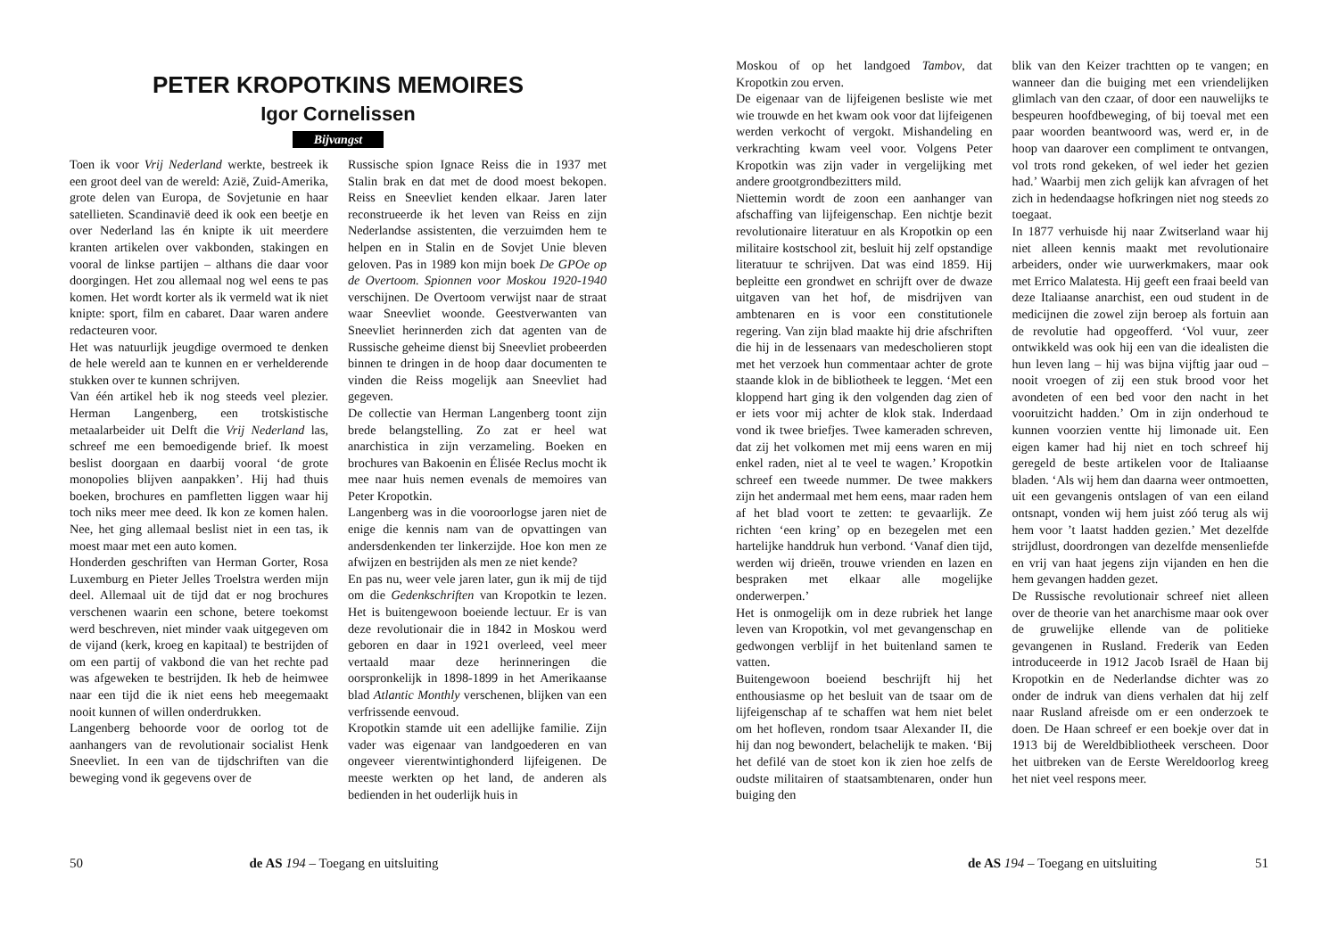PETER KROPOTKINS MEMOIRES
Igor Cornelissen
Bijvangst
Toen ik voor Vrij Nederland werkte, bestreek ik een groot deel van de wereld: Azië, Zuid-Amerika, grote delen van Europa, de Sovjetunie en haar satellieten. Scandinavië deed ik ook een beetje en over Nederland las én knipte ik uit meerdere kranten artikelen over vakbonden, stakingen en vooral de linkse partijen – althans die daar voor doorgingen. Het zou allemaal nog wel eens te pas komen. Het wordt korter als ik vermeld wat ik niet knipte: sport, film en cabaret. Daar waren andere redacteuren voor.
Het was natuurlijk jeugdige overmoed te denken de hele wereld aan te kunnen en er verhelderende stukken over te kunnen schrijven.
Van één artikel heb ik nog steeds veel plezier. Herman Langenberg, een trotskistische metaalarbeider uit Delft die Vrij Nederland las, schreef me een bemoedigende brief. Ik moest beslist doorgaan en daarbij vooral ‘de grote monopolies blijven aanpakken’. Hij had thuis boeken, brochures en pamfletten liggen waar hij toch niks meer mee deed. Ik kon ze komen halen. Nee, het ging allemaal beslist niet in een tas, ik moest maar met een auto komen.
Honderden geschriften van Herman Gorter, Rosa Luxemburg en Pieter Jelles Troelstra werden mijn deel. Allemaal uit de tijd dat er nog brochures verschenen waarin een schone, betere toekomst werd beschreven, niet minder vaak uitgegeven om de vijand (kerk, kroeg en kapitaal) te bestrijden of om een partij of vakbond die van het rechte pad was afgeweken te bestrijden. Ik heb de heimwee naar een tijd die ik niet eens heb meegemaakt nooit kunnen of willen onderdrukken.
Langenberg behoorde voor de oorlog tot de aanhangers van de revolutionair socialist Henk Sneevliet. In een van de tijdschriften van die beweging vond ik gegevens over de
Russische spion Ignace Reiss die in 1937 met Stalin brak en dat met de dood moest bekopen. Reiss en Sneevliet kenden elkaar. Jaren later reconstrueerde ik het leven van Reiss en zijn Nederlandse assistenten, die verzuimden hem te helpen en in Stalin en de Sovjet Unie bleven geloven. Pas in 1989 kon mijn boek De GPOe op de Overtoom. Spionnen voor Moskou 1920-1940 verschijnen. De Overtoom verwijst naar de straat waar Sneevliet woonde. Geestverwanten van Sneevliet herinnerden zich dat agenten van de Russische geheime dienst bij Sneevliet probeerden binnen te dringen in de hoop daar documenten te vinden die Reiss mogelijk aan Sneevliet had gegeven.
De collectie van Herman Langenberg toont zijn brede belangstelling. Zo zat er heel wat anarchistica in zijn verzameling. Boeken en brochures van Bakoenin en Élisée Reclus mocht ik mee naar huis nemen evenals de memoires van Peter Kropotkin.
Langenberg was in die vooroorlogse jaren niet de enige die kennis nam van de opvattingen van andersdenkenden ter linkerzijde. Hoe kon men ze afwijzen en bestrijden als men ze niet kende?
En pas nu, weer vele jaren later, gun ik mij de tijd om die Gedenkschriften van Kropotkin te lezen. Het is buitengewoon boeiende lectuur. Er is van deze revolutionair die in 1842 in Moskou werd geboren en daar in 1921 overleed, veel meer vertaald maar deze herinneringen die oorspronkelijk in 1898-1899 in het Amerikaanse blad Atlantic Monthly verschenen, blijken van een verfrissende eenvoud.
Kropotkin stamde uit een adellijke familie. Zijn vader was eigenaar van landgoederen en van ongeveer vierentwintighonderd lijfeigenen. De meeste werkten op het land, de anderen als bedienden in het ouderlijk huis in
50 de AS 194 – Toegang en uitsluiting
Moskou of op het landgoed Tambov, dat Kropotkin zou erven.
De eigenaar van de lijfeigenen besliste wie met wie trouwde en het kwam ook voor dat lijfeigenen werden verkocht of vergokt. Mishandeling en verkrachting kwam veel voor. Volgens Peter Kropotkin was zijn vader in vergelijking met andere grootgrondbezitters mild.
Niettemin wordt de zoon een aanhanger van afschaffing van lijfeigenschap. Een nichtje bezit revolutionaire literatuur en als Kropotkin op een militaire kostschool zit, besluit hij zelf opstandige literatuur te schrijven. Dat was eind 1859. Hij bepleitte een grondwet en schrijft over de dwaze uitgaven van het hof, de misdrijven van ambtenaren en is voor een constitutionele regering. Van zijn blad maakte hij drie afschriften die hij in de lessenaars van medescholieren stopt met het verzoek hun commentaar achter de grote staande klok in de bibliotheek te leggen. ‘Met een kloppend hart ging ik den volgenden dag zien of er iets voor mij achter de klok stak. Inderdaad vond ik twee briefjes. Twee kameraden schreven, dat zij het volkomen met mij eens waren en mij enkel raden, niet al te veel te wagen.’ Kropotkin schreef een tweede nummer. De twee makkers zijn het andermaal met hem eens, maar raden hem af het blad voort te zetten: te gevaarlijk. Ze richten ‘een kring’ op en bezegelen met een hartelijke handdruk hun verbond. ‘Vanaf dien tijd, werden wij drieën, trouwe vrienden en lazen en bespraken met elkaar alle mogelijke onderwerpen.’
Het is onmogelijk om in deze rubriek het lange leven van Kropotkin, vol met gevangenschap en gedwongen verblijf in het buitenland samen te vatten.
Buitengewoon boeiend beschrijft hij het enthousiasme op het besluit van de tsaar om de lijfeigenschap af te schaffen wat hem niet belet om het hofleven, rondom tsaar Alexander II, die hij dan nog bewondert, belachelijk te maken. ‘Bij het defilé van de stoet kon ik zien hoe zelfs de oudste militairen of staatsambtenaren, onder hun buiging den
blik van den Keizer trachtten op te vangen; en wanneer dan die buiging met een vriendelijken glimlach van den czaar, of door een nauwelijks te bespeuren hoofdbeweging, of bij toeval met een paar woorden beantwoord was, werd er, in de hoop van daarover een compliment te ontvangen, vol trots rond gekeken, of wel ieder het gezien had.’ Waarbij men zich gelijk kan afvragen of het zich in hedendaagse hofkringen niet nog steeds zo toegaat.
In 1877 verhuisde hij naar Zwitserland waar hij niet alleen kennis maakt met revolutionaire arbeiders, onder wie uurwerkmakers, maar ook met Errico Malatesta. Hij geeft een fraai beeld van deze Italiaanse anarchist, een oud student in de medicijnen die zowel zijn beroep als fortuin aan de revolutie had opgeofferd. ‘Vol vuur, zeer ontwikkeld was ook hij een van die idealisten die hun leven lang – hij was bijna vijftig jaar oud – nooit vroegen of zij een stuk brood voor het avondeten of een bed voor den nacht in het vooruitzicht hadden.’ Om in zijn onderhoud te kunnen voorzien ventte hij limonade uit. Een eigen kamer had hij niet en toch schreef hij geregeld de beste artikelen voor de Italiaanse bladen. ‘Als wij hem dan daarna weer ontmoetten, uit een gevangenis ontslagen of van een eiland ontsnapt, vonden wij hem juist zóó terug als wij hem voor ’t laatst hadden gezien.’ Met dezelfde strijdlust, doordrongen van dezelfde mensenliefde en vrij van haat jegens zijn vijanden en hen die hem gevangen hadden gezet.
De Russische revolutionair schreef niet alleen over de theorie van het anarchisme maar ook over de gruwelijke ellende van de politieke gevangenen in Rusland. Frederik van Eeden introduceerde in 1912 Jacob Israël de Haan bij Kropotkin en de Nederlandse dichter was zo onder de indruk van diens verhalen dat hij zelf naar Rusland afreisde om er een onderzoek te doen. De Haan schreef er een boekje over dat in 1913 bij de Wereldbibliotheek verscheen. Door het uitbreken van de Eerste Wereldoorlog kreeg het niet veel respons meer.
de AS 194 – Toegang en uitsluiting 51